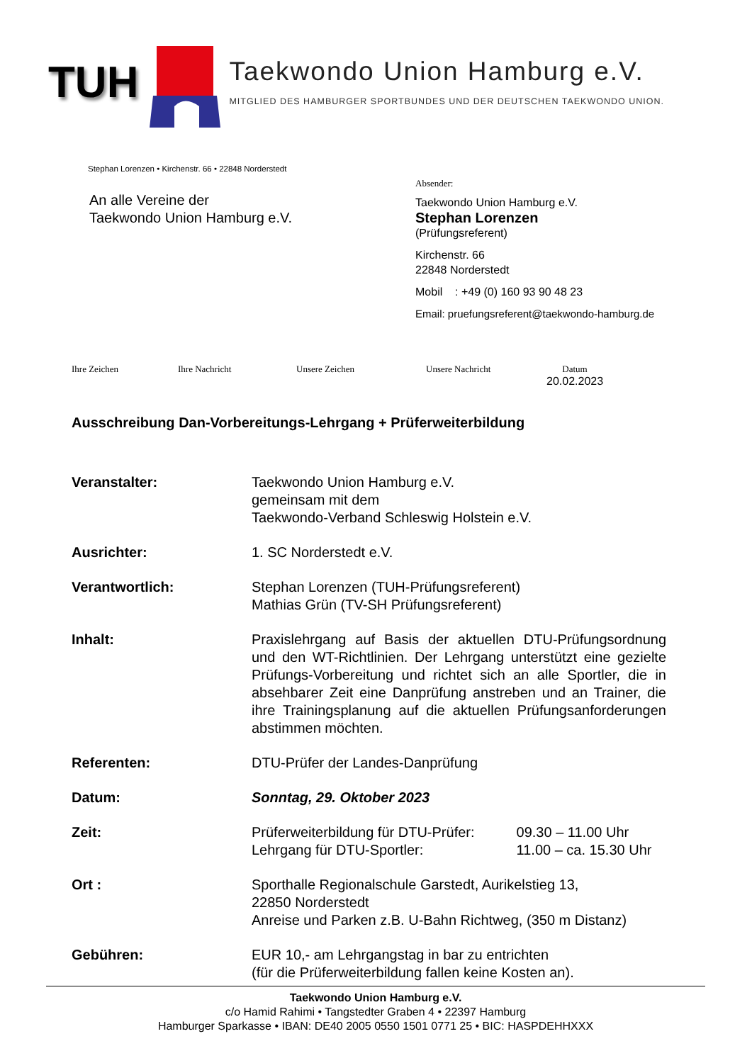TUH
Taekwondo Union Hamburg e.V.
MITGLIED DES HAMBURGER SPORTBUNDES UND DER DEUTSCHEN TAEKWONDO UNION.
Stephan Lorenzen • Kirchenstr. 66 • 22848 Norderstedt
An alle Vereine der
Taekwondo Union Hamburg e.V.
Absender:
Taekwondo Union Hamburg e.V.
Stephan Lorenzen
(Prüfungsreferent)
Kirchenstr. 66
22848 Norderstedt
Mobil : +49 (0) 160 93 90 48 23
Email: pruefungsreferent@taekwondo-hamburg.de
Ihre Zeichen Ihre Nachricht Unsere Zeichen Unsere Nachricht Datum
20.02.2023
Ausschreibung Dan-Vorbereitungs-Lehrgang + Prüferweiterbildung
| Veranstalter: | Taekwondo Union Hamburg e.V. gemeinsam mit dem Taekwondo-Verband Schleswig Holstein e.V. |
| Ausrichter: | 1. SC Norderstedt e.V. |
| Verantwortlich: | Stephan Lorenzen (TUH-Prüfungsreferent) Mathias Grün (TV-SH Prüfungsreferent) |
| Inhalt: | Praxislehrgang auf Basis der aktuellen DTU-Prüfungsordnung und den WT-Richtlinien. Der Lehrgang unterstützt eine gezielte Prüfungs-Vorbereitung und richtet sich an alle Sportler, die in absehbarer Zeit eine Danprüfung anstreben und an Trainer, die ihre Trainingsplanung auf die aktuellen Prüfungsanforderungen abstimmen möchten. |
| Referenten: | DTU-Prüfer der Landes-Danprüfung |
| Datum: | Sonntag, 29. Oktober 2023 |
| Zeit: | Prüferweiterbildung für DTU-Prüfer: 09.30 – 11.00 Uhr Lehrgang für DTU-Sportler: 11.00 – ca. 15.30 Uhr |
| Ort : | Sporthalle Regionalschule Garstedt, Aurikelstieg 13, 22850 Norderstedt Anreise und Parken z.B. U-Bahn Richtweg, (350 m Distanz) |
| Gebühren: | EUR 10,- am Lehrgangstag in bar zu entrichten (für die Prüferweiterbildung fallen keine Kosten an). |
Taekwondo Union Hamburg e.V.
c/o Hamid Rahimi • Tangstedter Graben 4 • 22397 Hamburg
Hamburger Sparkasse • IBAN: DE40 2005 0550 1501 0771 25 • BIC: HASPDEHHXXX